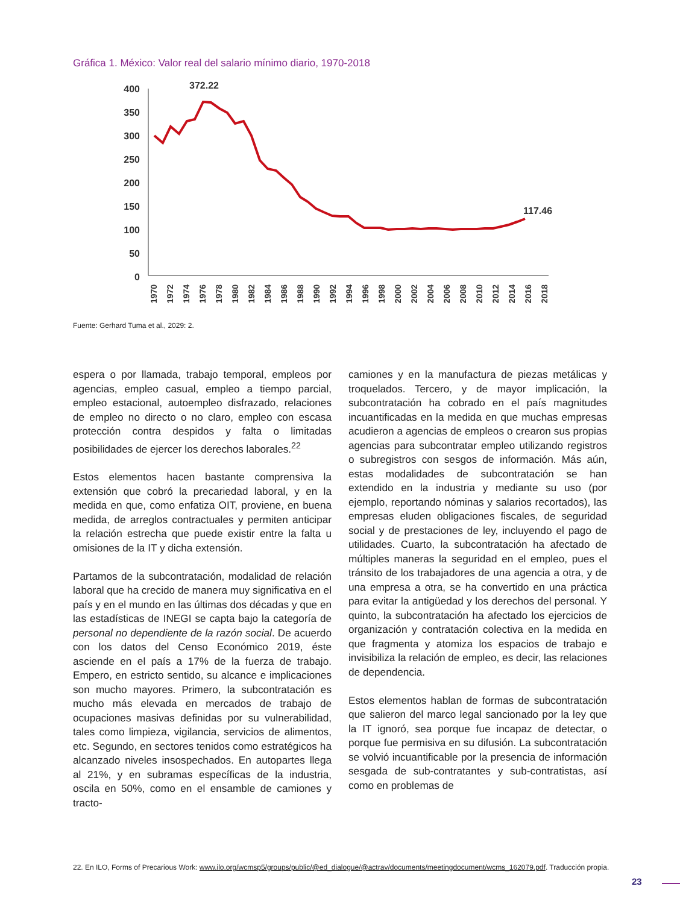Gráfica 1. México: Valor real del salario mínimo diario, 1970-2018
400
350
300
250
200
150
100
50
0
372.22
117.46
1970
1972
1974
1976
1978
1980
1982
1984
1986
1988
1990
1992
1994
1996
1998
2000
2002
2004
2006
2008
2010
2012
2014
2016
2018
Fuente: Gerhard Tuma et al., 2029: 2.
espera o por llamada, trabajo temporal, empleos por agencias, empleo casual, empleo a tiempo parcial, empleo estacional, autoempleo disfrazado, relaciones de empleo no directo o no claro, empleo con escasa protección contra despidos y falta o limitadas posibilidades de ejercer los derechos laborales.<sup>22</sup>
Estos elementos hacen bastante comprensiva la extensión que cobró la precariedad laboral, y en la medida en que, como enfatiza OIT, proviene, en buena medida, de arreglos contractuales y permiten anticipar la relación estrecha que puede existir entre la falta u omisiones de la IT y dicha extensión.
Partamos de la subcontratación, modalidad de relación laboral que ha crecido de manera muy significativa en el país y en el mundo en las últimas dos décadas y que en las estadísticas de INEGI se capta bajo la categoría de personal no dependiente de la razón social. De acuerdo con los datos del Censo Económico 2019, éste asciende en el país a 17% de la fuerza de trabajo. Empero, en estricto sentido, su alcance e implicaciones son mucho mayores. Primero, la subcontratación es mucho más elevada en mercados de trabajo de ocupaciones masivas definidas por su vulnerabilidad, tales como limpieza, vigilancia, servicios de alimentos, etc. Segundo, en sectores tenidos como estratégicos ha alcanzado niveles insospechados. En autopartes llega al 21%, y en subramas específicas de la industria, oscila en 50%, como en el ensamble de camiones y tracto-
camiones y en la manufactura de piezas metálicas y troquelados. Tercero, y de mayor implicación, la subcontratación ha cobrado en el país magnitudes incuantificadas en la medida en que muchas empresas acudieron a agencias de empleos o crearon sus propias agencias para subcontratar empleo utilizando registros o subregistros con sesgos de información. Más aún, estas modalidades de subcontratación se han extendido en la industria y mediante su uso (por ejemplo, reportando nóminas y salarios recortados), las empresas eluden obligaciones fiscales, de seguridad social y de prestaciones de ley, incluyendo el pago de utilidades. Cuarto, la subcontratación ha afectado de múltiples maneras la seguridad en el empleo, pues el tránsito de los trabajadores de una agencia a otra, y de una empresa a otra, se ha convertido en una práctica para evitar la antigüedad y los derechos del personal. Y quinto, la subcontratación ha afectado los ejercicios de organización y contratación colectiva en la medida en que fragmenta y atomiza los espacios de trabajo e invisibiliza la relación de empleo, es decir, las relaciones de dependencia.
Estos elementos hablan de formas de subcontratación que salieron del marco legal sancionado por la ley que la IT ignoró, sea porque fue incapaz de detectar, o porque fue permisiva en su difusión. La subcontratación se volvió incuantificable por la presencia de información sesgada de sub-contratantes y sub-contratistas, así como en problemas de
22. En ILO, Forms of Precarious Work: www.ilo.org/wcmsp5/groups/public/@ed_dialogue/@actrav/documents/meetingdocument/wcms_162079.pdf. Traducción propia.
23